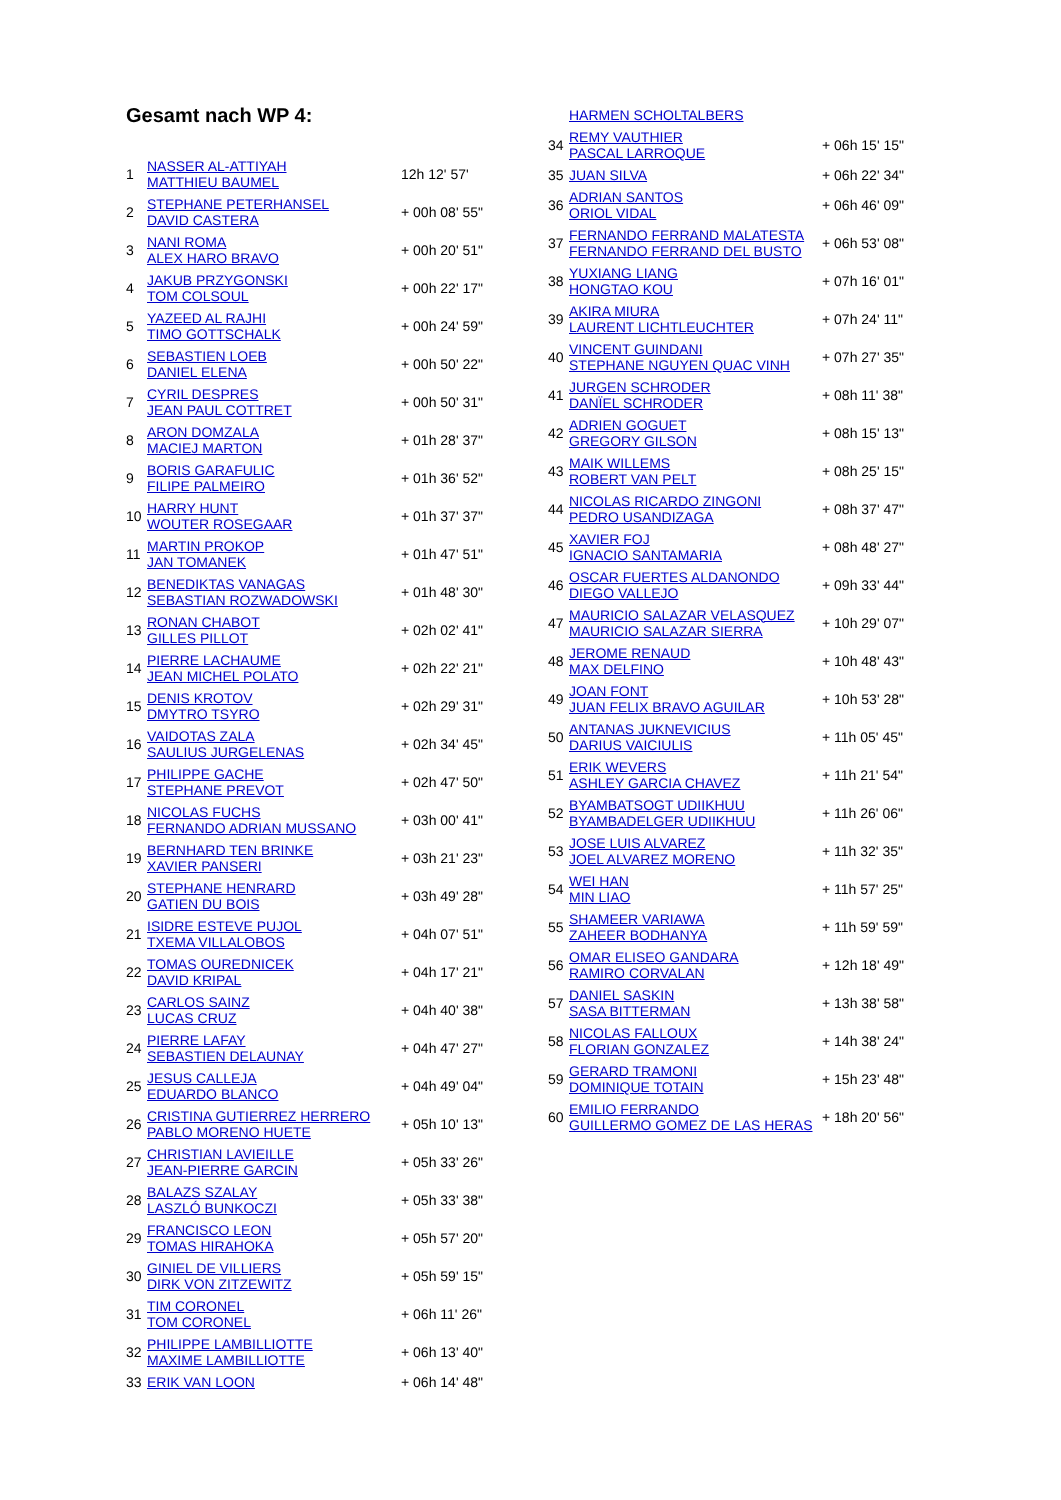Gesamt nach WP 4:
| 1 | NASSER AL-ATTIYAH MATTHIEU BAUMEL | 12h 12' 57' |
| 2 | STEPHANE PETERHANSEL DAVID CASTERA | + 00h 08' 55" |
| 3 | NANI ROMA ALEX HARO BRAVO | + 00h 20' 51" |
| 4 | JAKUB PRZYGONSKI TOM COLSOUL | + 00h 22' 17" |
| 5 | YAZEED AL RAJHI TIMO GOTTSCHALK | + 00h 24' 59" |
| 6 | SEBASTIEN LOEB DANIEL ELENA | + 00h 50' 22" |
| 7 | CYRIL DESPRES JEAN PAUL COTTRET | + 00h 50' 31" |
| 8 | ARON DOMZALA MACIEJ MARTON | + 01h 28' 37" |
| 9 | BORIS GARAFULIC FILIPE PALMEIRO | + 01h 36' 52" |
| 10 | HARRY HUNT WOUTER ROSEGAAR | + 01h 37' 37" |
| 11 | MARTIN PROKOP JAN TOMANEK | + 01h 47' 51" |
| 12 | BENEDIKTAS VANAGAS SEBASTIAN ROZWADOWSKI | + 01h 48' 30" |
| 13 | RONAN CHABOT GILLES PILLOT | + 02h 02' 41" |
| 14 | PIERRE LACHAUME JEAN MICHEL POLATO | + 02h 22' 21" |
| 15 | DENIS KROTOV DMYTRO TSYRO | + 02h 29' 31" |
| 16 | VAIDOTAS ZALA SAULIUS JURGELENAS | + 02h 34' 45" |
| 17 | PHILIPPE GACHE STEPHANE PREVOT | + 02h 47' 50" |
| 18 | NICOLAS FUCHS FERNANDO ADRIAN MUSSANO | + 03h 00' 41" |
| 19 | BERNHARD TEN BRINKE XAVIER PANSERI | + 03h 21' 23" |
| 20 | STEPHANE HENRARD GATIEN DU BOIS | + 03h 49' 28" |
| 21 | ISIDRE ESTEVE PUJOL TXEMA VILLALOBOS | + 04h 07' 51" |
| 22 | TOMAS OUREDNICEK DAVID KRIPAL | + 04h 17' 21" |
| 23 | CARLOS SAINZ LUCAS CRUZ | + 04h 40' 38" |
| 24 | PIERRE LAFAY SEBASTIEN DELAUNAY | + 04h 47' 27" |
| 25 | JESUS CALLEJA EDUARDO BLANCO | + 04h 49' 04" |
| 26 | CRISTINA GUTIERREZ HERRERO PABLO MORENO HUETE | + 05h 10' 13" |
| 27 | CHRISTIAN LAVIEILLE JEAN-PIERRE GARCIN | + 05h 33' 26" |
| 28 | BALAZS SZALAY LASZLÓ BUNKOCZI | + 05h 33' 38" |
| 29 | FRANCISCO LEON TOMAS HIRAHOKA | + 05h 57' 20" |
| 30 | GINIEL DE VILLIERS DIRK VON ZITZEWITZ | + 05h 59' 15" |
| 31 | TIM CORONEL TOM CORONEL | + 06h 11' 26" |
| 32 | PHILIPPE LAMBILLIOTTE MAXIME LAMBILLIOTTE | + 06h 13' 40" |
| 33 | ERIK VAN LOON | + 06h 14' 48" |
| | HARMEN SCHOLTALBERS | |
| 34 | REMY VAUTHIER PASCAL LARROQUE | + 06h 15' 15" |
| 35 | JUAN SILVA | + 06h 22' 34" |
| 36 | ADRIAN SANTOS ORIOL VIDAL | + 06h 46' 09" |
| 37 | FERNANDO FERRAND MALATESTA FERNANDO FERRAND DEL BUSTO | + 06h 53' 08" |
| 38 | YUXIANG LIANG HONGTAO KOU | + 07h 16' 01" |
| 39 | AKIRA MIURA LAURENT LICHTLEUCHTER | + 07h 24' 11" |
| 40 | VINCENT GUINDANI STEPHANE NGUYEN QUAC VINH | + 07h 27' 35" |
| 41 | JURGEN SCHRODER DANÏEL SCHRODER | + 08h 11' 38" |
| 42 | ADRIEN GOGUET GREGORY GILSON | + 08h 15' 13" |
| 43 | MAIK WILLEMS ROBERT VAN PELT | + 08h 25' 15" |
| 44 | NICOLAS RICARDO ZINGONI PEDRO USANDIZAGA | + 08h 37' 47" |
| 45 | XAVIER FOJ IGNACIO SANTAMARIA | + 08h 48' 27" |
| 46 | OSCAR FUERTES ALDANONDO DIEGO VALLEJO | + 09h 33' 44" |
| 47 | MAURICIO SALAZAR VELASQUEZ MAURICIO SALAZAR SIERRA | + 10h 29' 07" |
| 48 | JEROME RENAUD MAX DELFINO | + 10h 48' 43" |
| 49 | JOAN FONT JUAN FELIX BRAVO AGUILAR | + 10h 53' 28" |
| 50 | ANTANAS JUKNEVICIUS DARIUS VAICIULIS | + 11h 05' 45" |
| 51 | ERIK WEVERS ASHLEY GARCIA CHAVEZ | + 11h 21' 54" |
| 52 | BYAMBATSOGT UDIIKHUU BYAMBADELGER UDIIKHUU | + 11h 26' 06" |
| 53 | JOSE LUIS ALVAREZ JOEL ALVAREZ MORENO | + 11h 32' 35" |
| 54 | WEI HAN MIN LIAO | + 11h 57' 25" |
| 55 | SHAMEER VARIAWA ZAHEER BODHANYA | + 11h 59' 59" |
| 56 | OMAR ELISEO GANDARA RAMIRO CORVALAN | + 12h 18' 49" |
| 57 | DANIEL SASKIN SASA BITTERMAN | + 13h 38' 58" |
| 58 | NICOLAS FALLOUX FLORIAN GONZALEZ | + 14h 38' 24" |
| 59 | GERARD TRAMONI DOMINIQUE TOTAIN | + 15h 23' 48" |
| 60 | EMILIO FERRANDO GUILLERMO GOMEZ DE LAS HERAS | + 18h 20' 56" |